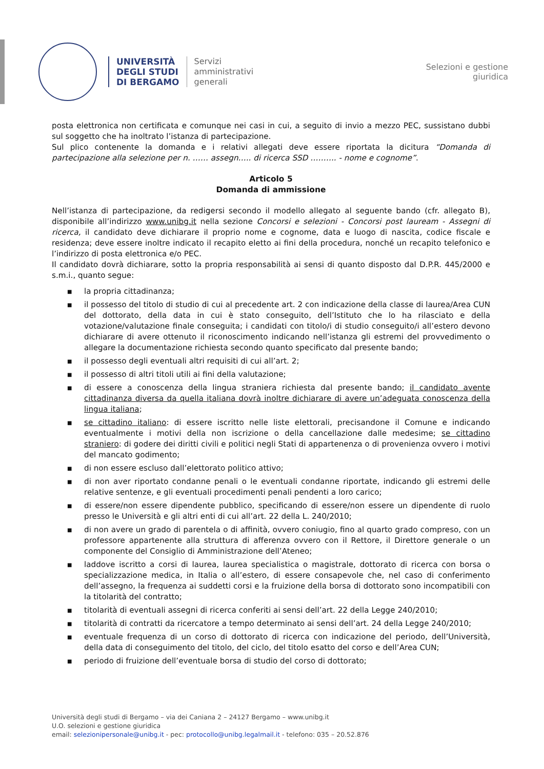UNIVERSITÀ
DEGLI STUDI
DI BERGAMO
Servizi
amministrativi
generali
Selezioni e gestione
giuridica
posta elettronica non certificata e comunque nei casi in cui, a seguito di invio a mezzo PEC, sussistano dubbi sul soggetto che ha inoltrato l’istanza di partecipazione.
Sul plico contenente la domanda e i relativi allegati deve essere riportata la dicitura “Domanda di partecipazione alla selezione per n. …… assegn….. di ricerca SSD ………. - nome e cognome”.
Articolo 5
Domanda di ammissione
Nell’istanza di partecipazione, da redigersi secondo il modello allegato al seguente bando (cfr. allegato B), disponibile all’indirizzo www.unibg.it nella sezione Concorsi e selezioni - Concorsi post lauream - Assegni di ricerca, il candidato deve dichiarare il proprio nome e cognome, data e luogo di nascita, codice fiscale e residenza; deve essere inoltre indicato il recapito eletto ai fini della procedura, nonché un recapito telefonico e l’indirizzo di posta elettronica e/o PEC.
Il candidato dovrà dichiarare, sotto la propria responsabilità ai sensi di quanto disposto dal D.P.R. 445/2000 e s.m.i., quanto segue:
■ la propria cittadinanza;
■ il possesso del titolo di studio di cui al precedente art. 2 con indicazione della classe di laurea/Area CUN del dottorato, della data in cui è stato conseguito, dell’Istituto che lo ha rilasciato e della votazione/valutazione finale conseguita; i candidati con titolo/i di studio conseguito/i all’estero devono dichiarare di avere ottenuto il riconoscimento indicando nell’istanza gli estremi del provvedimento o allegare la documentazione richiesta secondo quanto specificato dal presente bando;
■ il possesso degli eventuali altri requisiti di cui all’art. 2;
■ il possesso di altri titoli utili ai fini della valutazione;
■ di essere a conoscenza della lingua straniera richiesta dal presente bando; il candidato avente cittadinanza diversa da quella italiana dovrà inoltre dichiarare di avere un’adeguata conoscenza della lingua italiana;
■ se cittadino italiano: di essere iscritto nelle liste elettorali, precisandone il Comune e indicando eventualmente i motivi della non iscrizione o della cancellazione dalle medesime; se cittadino straniero: di godere dei diritti civili e politici negli Stati di appartenenza o di provenienza ovvero i motivi del mancato godimento;
■ di non essere escluso dall’elettorato politico attivo;
■ di non aver riportato condanne penali o le eventuali condanne riportate, indicando gli estremi delle relative sentenze, e gli eventuali procedimenti penali pendenti a loro carico;
■ di essere/non essere dipendente pubblico, specificando di essere/non essere un dipendente di ruolo presso le Università e gli altri enti di cui all’art. 22 della L. 240/2010;
■ di non avere un grado di parentela o di affinità, ovvero coniugio, fino al quarto grado compreso, con un professore appartenente alla struttura di afferenza ovvero con il Rettore, il Direttore generale o un componente del Consiglio di Amministrazione dell’Ateneo;
■ laddove iscritto a corsi di laurea, laurea specialistica o magistrale, dottorato di ricerca con borsa o specializzazione medica, in Italia o all’estero, di essere consapevole che, nel caso di conferimento dell’assegno, la frequenza ai suddetti corsi e la fruizione della borsa di dottorato sono incompatibili con la titolarità del contratto;
■ titolarità di eventuali assegni di ricerca conferiti ai sensi dell’art. 22 della Legge 240/2010;
■ titolarità di contratti da ricercatore a tempo determinato ai sensi dell’art. 24 della Legge 240/2010;
■ eventuale frequenza di un corso di dottorato di ricerca con indicazione del periodo, dell’Università, della data di conseguimento del titolo, del ciclo, del titolo esatto del corso e dell’Area CUN;
■ periodo di fruizione dell’eventuale borsa di studio del corso di dottorato;
Università degli studi di Bergamo – via dei Caniana 2 – 24127 Bergamo – www.unibg.it
U.O. selezioni e gestione giuridica
email: selezionipersonale@unibg.it - pec: protocollo@unibg.legalmail.it - telefono: 035 – 20.52.876